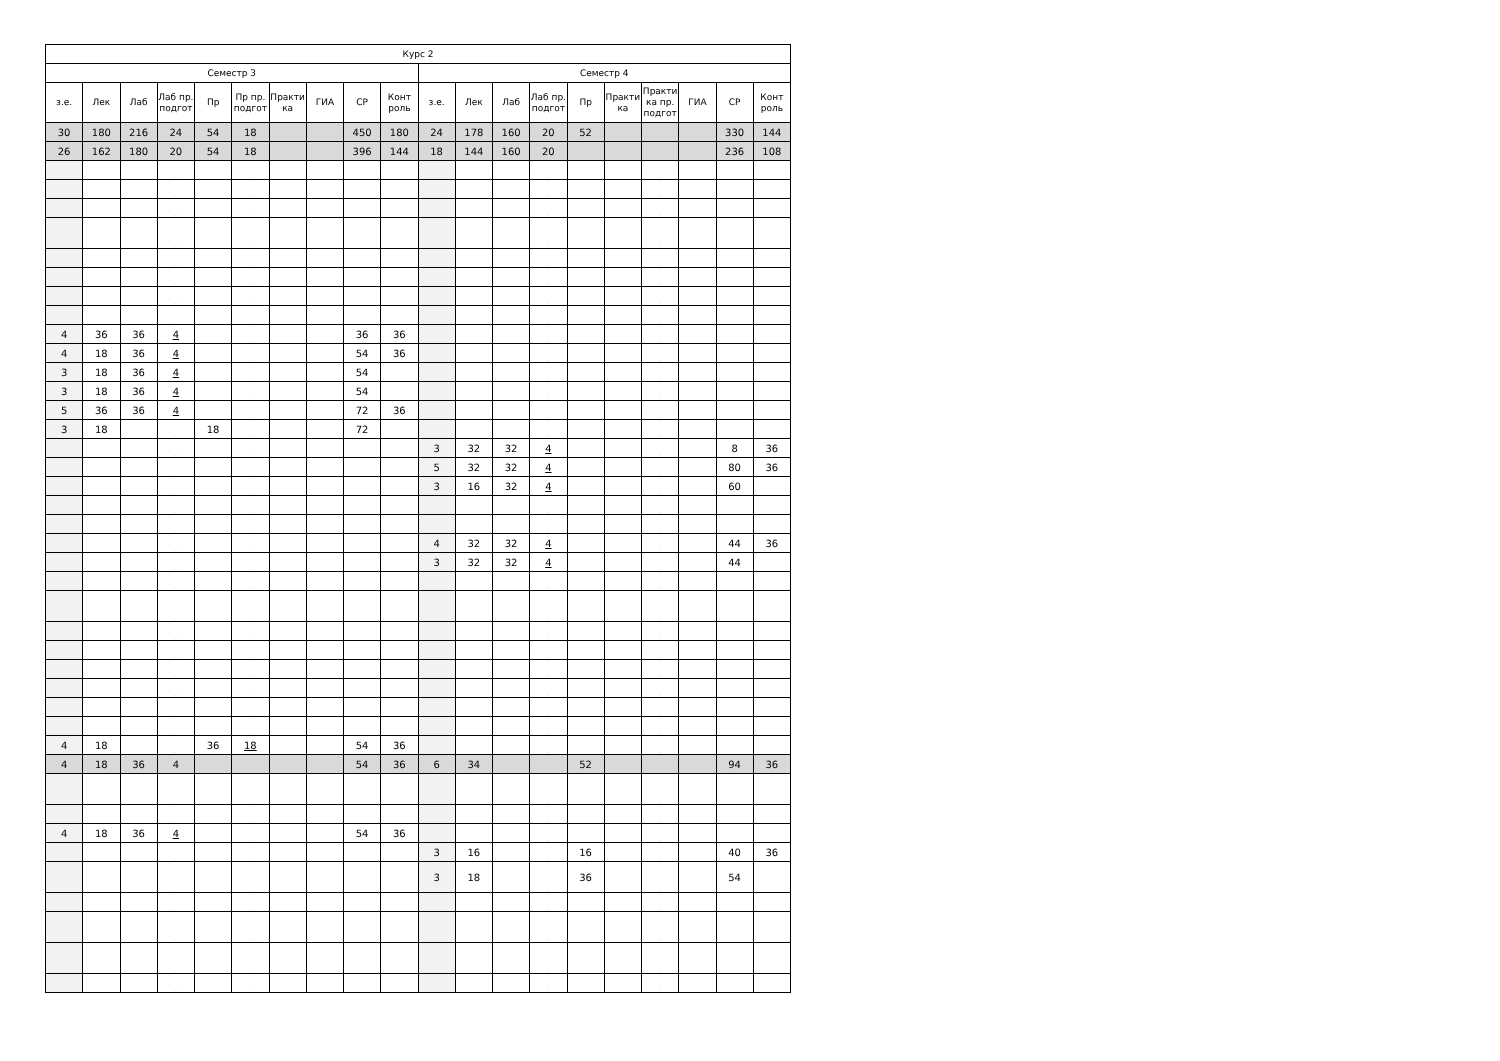| Курс 2 | | | | | | | | | | | | | | | | | | | |
| --- | --- | --- | --- | --- | --- | --- | --- | --- | --- | --- | --- | --- | --- | --- | --- | --- | --- | --- | --- |
| Семестр 3 | | | | | | | | | | Семестр 4 | | | | | | | | | |
| з.е. | Лек | Лаб | Лаб пр. подгот | Пр | Пр пр. подгот | Практи ка | ГИА | СР | Конт роль | з.е. | Лек | Лаб | Лаб пр. подгот | Пр | Практи ка | Практи ка пр. подгот | ГИА | СР | Конт роль |
| 30 | 180 | 216 | 24 | 54 | 18 | | | 450 | 180 | 24 | 178 | 160 | 20 | 52 | | | | 330 | 144 |
| 26 | 162 | 180 | 20 | 54 | 18 | | | 396 | 144 | 18 | 144 | 160 | 20 | | | | | 236 | 108 |
| | | | . | | . | | | | | | | | . | | | . | | | |
| | | | . | | . | | | | | | | | . | | | . | | | |
| | | | . | | . | | | | | | | | . | | | . | | | |
| | | | . | | . | | | | | | | | . | | | . | | | |
| | | | . | | . | | | | | | | | . | | | . | | | |
| | | | . | | . | | | | | | | | . | | | . | | | |
| | | | . | | . | | | | | | | | . | | | . | | | |
| | | | . | | . | | | | | | | | . | | | . | | | |
| 4 | 36 | 36 | 4 | | . | | | 36 | 36 | | | | . | | | . | | | |
| 4 | 18 | 36 | 4 | | . | | | 54 | 36 | | | | . | | | . | | | |
| 3 | 18 | 36 | 4 | | . | | | 54 | | | | | . | | | . | | | |
| 3 | 18 | 36 | 4 | | . | | | 54 | | | | | . | | | . | | | |
| 5 | 36 | 36 | 4 | | . | | | 72 | 36 | | | | . | | | . | | | |
| 3 | 18 | | . | 18 | . | | | 72 | | | | | . | | | . | | | |
| | | | . | | . | | | | | 3 | 32 | 32 | 4 | | | . | | 8 | 36 |
| | | | . | | . | | | | | 5 | 32 | 32 | 4 | | | . | | 80 | 36 |
| | | | . | | . | | | | | 3 | 16 | 32 | 4 | | | . | | 60 | |
| | | | . | | . | | | | | | | | . | | | . | | | |
| | | | . | | . | | | | | | | | . | | | . | | | |
| | | | . | | . | | | | | 4 | 32 | 32 | 4 | | | . | | 44 | 36 |
| | | | . | | . | | | | | 3 | 32 | 32 | 4 | | | . | | 44 | |
| | | | . | | . | | | | | | | | . | | | . | | | |
| | | | . | | . | | | | | | | | . | | | . | | | |
| | | | . | | . | | | | | | | | . | | | . | | | |
| | | | . | | . | | | | | | | | . | | | . | | | |
| | | | . | | . | | | | | | | | . | | | . | | | |
| | | | . | | . | | | | | | | | . | | | . | | | |
| | | | . | | . | | | | | | | | . | | | . | | | |
| | | | . | | . | | | | | | | | . | | | . | | | |
| 4 | 18 | | . | 36 | 18 | | | 54 | 36 | | | | . | | | . | | | |
| 4 | 18 | 36 | 4 | | | | | 54 | 36 | 6 | 34 | | | 52 | | | | 94 | 36 |
| | | | . | | . | | | | | | | | . | | | . | | | |
| | | | . | | . | | | | | | | | . | | | . | | | |
| 4 | 18 | 36 | 4 | | . | | | 54 | 36 | | | | . | | | . | | | |
| | | | . | | . | | | | | 3 | 16 | | . | 16 | | . | | 40 | 36 |
| | | | . | | . | | | | | 3 | 18 | | . | 36 | | . | | 54 | |
| | | | . | | . | | | | | | | | . | | | . | | | |
| | | | . | | . | | | | | | | | . | | | . | | | |
| | | | . | | . | | | | | | | | . | | | . | | | |
| | | | . | | . | | | | | | | | . | | | . | | | |